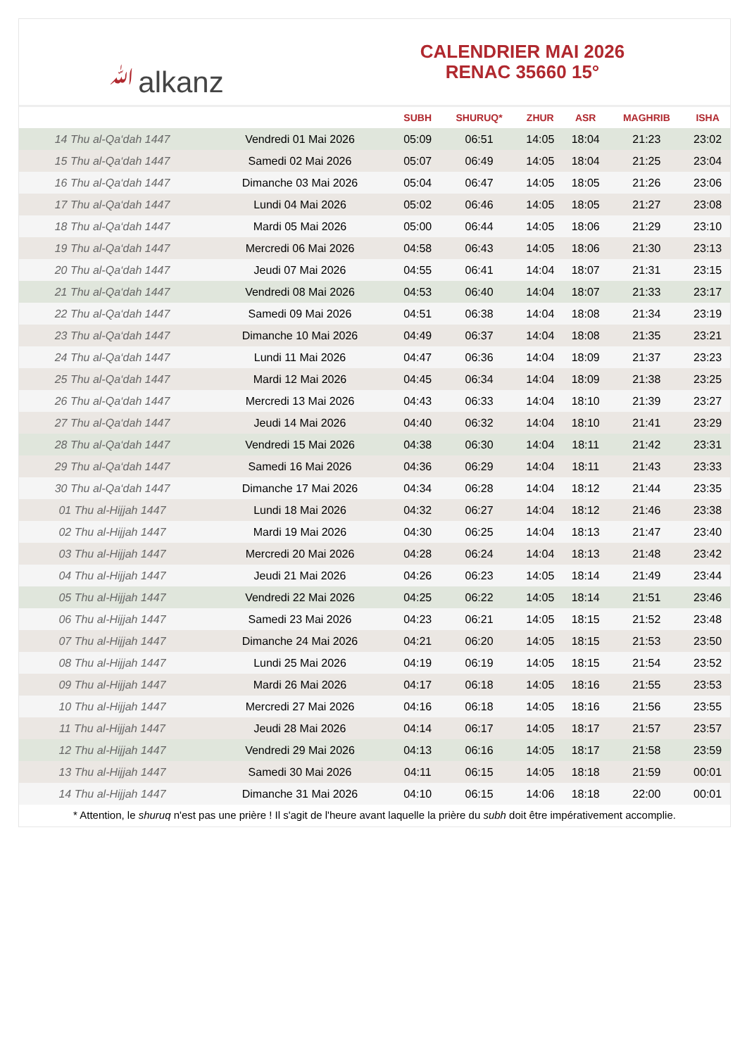ﷲalkanz
CALENDRIER MAI 2026
RENAC 35660 15°
| | | SUBH | SHURUQ* | ZHUR | ASR | MAGHRIB | ISHA |
| --- | --- | --- | --- | --- | --- | --- | --- |
| 14 Thu al-Qa‘dah 1447 | Vendredi 01 Mai 2026 | 05:09 | 06:51 | 14:05 | 18:04 | 21:23 | 23:02 |
| 15 Thu al-Qa‘dah 1447 | Samedi 02 Mai 2026 | 05:07 | 06:49 | 14:05 | 18:04 | 21:25 | 23:04 |
| 16 Thu al-Qa‘dah 1447 | Dimanche 03 Mai 2026 | 05:04 | 06:47 | 14:05 | 18:05 | 21:26 | 23:06 |
| 17 Thu al-Qa‘dah 1447 | Lundi 04 Mai 2026 | 05:02 | 06:46 | 14:05 | 18:05 | 21:27 | 23:08 |
| 18 Thu al-Qa‘dah 1447 | Mardi 05 Mai 2026 | 05:00 | 06:44 | 14:05 | 18:06 | 21:29 | 23:10 |
| 19 Thu al-Qa‘dah 1447 | Mercredi 06 Mai 2026 | 04:58 | 06:43 | 14:05 | 18:06 | 21:30 | 23:13 |
| 20 Thu al-Qa‘dah 1447 | Jeudi 07 Mai 2026 | 04:55 | 06:41 | 14:04 | 18:07 | 21:31 | 23:15 |
| 21 Thu al-Qa‘dah 1447 | Vendredi 08 Mai 2026 | 04:53 | 06:40 | 14:04 | 18:07 | 21:33 | 23:17 |
| 22 Thu al-Qa‘dah 1447 | Samedi 09 Mai 2026 | 04:51 | 06:38 | 14:04 | 18:08 | 21:34 | 23:19 |
| 23 Thu al-Qa‘dah 1447 | Dimanche 10 Mai 2026 | 04:49 | 06:37 | 14:04 | 18:08 | 21:35 | 23:21 |
| 24 Thu al-Qa‘dah 1447 | Lundi 11 Mai 2026 | 04:47 | 06:36 | 14:04 | 18:09 | 21:37 | 23:23 |
| 25 Thu al-Qa‘dah 1447 | Mardi 12 Mai 2026 | 04:45 | 06:34 | 14:04 | 18:09 | 21:38 | 23:25 |
| 26 Thu al-Qa‘dah 1447 | Mercredi 13 Mai 2026 | 04:43 | 06:33 | 14:04 | 18:10 | 21:39 | 23:27 |
| 27 Thu al-Qa‘dah 1447 | Jeudi 14 Mai 2026 | 04:40 | 06:32 | 14:04 | 18:10 | 21:41 | 23:29 |
| 28 Thu al-Qa‘dah 1447 | Vendredi 15 Mai 2026 | 04:38 | 06:30 | 14:04 | 18:11 | 21:42 | 23:31 |
| 29 Thu al-Qa‘dah 1447 | Samedi 16 Mai 2026 | 04:36 | 06:29 | 14:04 | 18:11 | 21:43 | 23:33 |
| 30 Thu al-Qa‘dah 1447 | Dimanche 17 Mai 2026 | 04:34 | 06:28 | 14:04 | 18:12 | 21:44 | 23:35 |
| 01 Thu al-Hijjah 1447 | Lundi 18 Mai 2026 | 04:32 | 06:27 | 14:04 | 18:12 | 21:46 | 23:38 |
| 02 Thu al-Hijjah 1447 | Mardi 19 Mai 2026 | 04:30 | 06:25 | 14:04 | 18:13 | 21:47 | 23:40 |
| 03 Thu al-Hijjah 1447 | Mercredi 20 Mai 2026 | 04:28 | 06:24 | 14:04 | 18:13 | 21:48 | 23:42 |
| 04 Thu al-Hijjah 1447 | Jeudi 21 Mai 2026 | 04:26 | 06:23 | 14:05 | 18:14 | 21:49 | 23:44 |
| 05 Thu al-Hijjah 1447 | Vendredi 22 Mai 2026 | 04:25 | 06:22 | 14:05 | 18:14 | 21:51 | 23:46 |
| 06 Thu al-Hijjah 1447 | Samedi 23 Mai 2026 | 04:23 | 06:21 | 14:05 | 18:15 | 21:52 | 23:48 |
| 07 Thu al-Hijjah 1447 | Dimanche 24 Mai 2026 | 04:21 | 06:20 | 14:05 | 18:15 | 21:53 | 23:50 |
| 08 Thu al-Hijjah 1447 | Lundi 25 Mai 2026 | 04:19 | 06:19 | 14:05 | 18:15 | 21:54 | 23:52 |
| 09 Thu al-Hijjah 1447 | Mardi 26 Mai 2026 | 04:17 | 06:18 | 14:05 | 18:16 | 21:55 | 23:53 |
| 10 Thu al-Hijjah 1447 | Mercredi 27 Mai 2026 | 04:16 | 06:18 | 14:05 | 18:16 | 21:56 | 23:55 |
| 11 Thu al-Hijjah 1447 | Jeudi 28 Mai 2026 | 04:14 | 06:17 | 14:05 | 18:17 | 21:57 | 23:57 |
| 12 Thu al-Hijjah 1447 | Vendredi 29 Mai 2026 | 04:13 | 06:16 | 14:05 | 18:17 | 21:58 | 23:59 |
| 13 Thu al-Hijjah 1447 | Samedi 30 Mai 2026 | 04:11 | 06:15 | 14:05 | 18:18 | 21:59 | 00:01 |
| 14 Thu al-Hijjah 1447 | Dimanche 31 Mai 2026 | 04:10 | 06:15 | 14:06 | 18:18 | 22:00 | 00:01 |
* Attention, le shuruq n'est pas une prière ! Il s'agit de l'heure avant laquelle la prière du subh doit être impérativement accomplie.